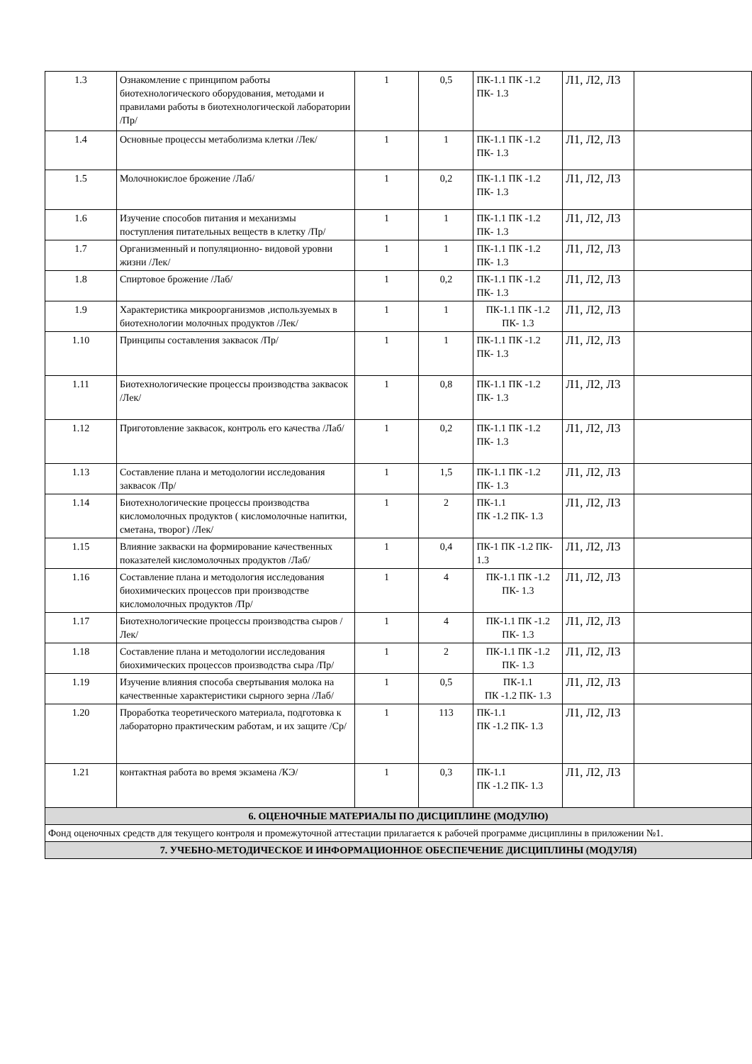| 1.3 | Ознакомление с принципом работы биотехнологического оборудования, методами и правилами работы в биотехнологической лаборатории /Пр/ | 1 | 0,5 | ПК-1.1 ПК -1.2 ПК- 1.3 | Л1, Л2, Л3 | |
| 1.4 | Основные процессы метаболизма клетки /Лек/ | 1 | 1 | ПК-1.1 ПК -1.2 ПК- 1.3 | Л1, Л2, Л3 | |
| 1.5 | Молочнокислое брожение /Лаб/ | 1 | 0,2 | ПК-1.1 ПК -1.2 ПК- 1.3 | Л1, Л2, Л3 | |
| 1.6 | Изучение способов питания и механизмы поступления питательных веществ в клетку /Пр/ | 1 | 1 | ПК-1.1 ПК -1.2 ПК- 1.3 | Л1, Л2, Л3 | |
| 1.7 | Организменный и популяционно- видовой уровни жизни /Лек/ | 1 | 1 | ПК-1.1 ПК -1.2 ПК- 1.3 | Л1, Л2, Л3 | |
| 1.8 | Спиртовое брожение /Лаб/ | 1 | 0,2 | ПК-1.1 ПК -1.2 ПК- 1.3 | Л1, Л2, Л3 | |
| 1.9 | Характеристика микроорганизмов ,используемых в биотехнологии молочных продуктов /Лек/ | 1 | 1 | ПК-1.1 ПК -1.2 ПК- 1.3 | Л1, Л2, Л3 | |
| 1.10 | Принципы составления заквасок /Пр/ | 1 | 1 | ПК-1.1 ПК -1.2 ПК- 1.3 | Л1, Л2, Л3 | |
| 1.11 | Биотехнологические процессы производства заквасок /Лек/ | 1 | 0,8 | ПК-1.1 ПК -1.2 ПК- 1.3 | Л1, Л2, Л3 | |
| 1.12 | Приготовление заквасок, контроль его качества /Лаб/ | 1 | 0,2 | ПК-1.1 ПК -1.2 ПК- 1.3 | Л1, Л2, Л3 | |
| 1.13 | Составление плана и методологии исследования заквасок /Пр/ | 1 | 1,5 | ПК-1.1 ПК -1.2 ПК- 1.3 | Л1, Л2, Л3 | |
| 1.14 | Биотехнологические процессы производства кисломолочных продуктов ( кисломолочные напитки, сметана, творог) /Лек/ | 1 | 2 | ПК-1.1 ПК -1.2 ПК- 1.3 | Л1, Л2, Л3 | |
| 1.15 | Влияние закваски на формирование качественных показателей кисломолочных продуктов /Лаб/ | 1 | 0,4 | ПК-1 ПК -1.2 ПК- 1.3 | Л1, Л2, Л3 | |
| 1.16 | Составление плана и методология исследования биохимических процессов при производстве кисломолочных продуктов /Пр/ | 1 | 4 | ПК-1.1 ПК -1.2 ПК- 1.3 | Л1, Л2, Л3 | |
| 1.17 | Биотехнологические процессы производства сыров /Лек/ | 1 | 4 | ПК-1.1 ПК -1.2 ПК- 1.3 | Л1, Л2, Л3 | |
| 1.18 | Составление плана и методологии исследования биохимических процессов производства сыра /Пр/ | 1 | 2 | ПК-1.1 ПК -1.2 ПК- 1.3 | Л1, Л2, Л3 | |
| 1.19 | Изучение влияния способа свертывания молока на качественные характеристики сырного зерна /Лаб/ | 1 | 0,5 | ПК-1.1 ПК -1.2 ПК- 1.3 | Л1, Л2, Л3 | |
| 1.20 | Проработка теоретического материала, подготовка к лабораторно практическим работам, и их защите /Ср/ | 1 | 113 | ПК-1.1 ПК -1.2 ПК- 1.3 | Л1, Л2, Л3 | |
| 1.21 | контактная работа во время экзамена /КЭ/ | 1 | 0,3 | ПК-1.1 ПК -1.2 ПК- 1.3 | Л1, Л2, Л3 | |
| 6. ОЦЕНОЧНЫЕ МАТЕРИАЛЫ ПО ДИСЦИПЛИНЕ (МОДУЛЮ) | | | | | | |
| Фонд оценочных средств для текущего контроля и промежуточной аттестации прилагается к рабочей программе дисциплины в приложении №1. | | | | | | |
| 7. УЧЕБНО-МЕТОДИЧЕСКОЕ И ИНФОРМАЦИОННОЕ ОБЕСПЕЧЕНИЕ ДИСЦИПЛИНЫ (МОДУЛЯ) | | | | | | |